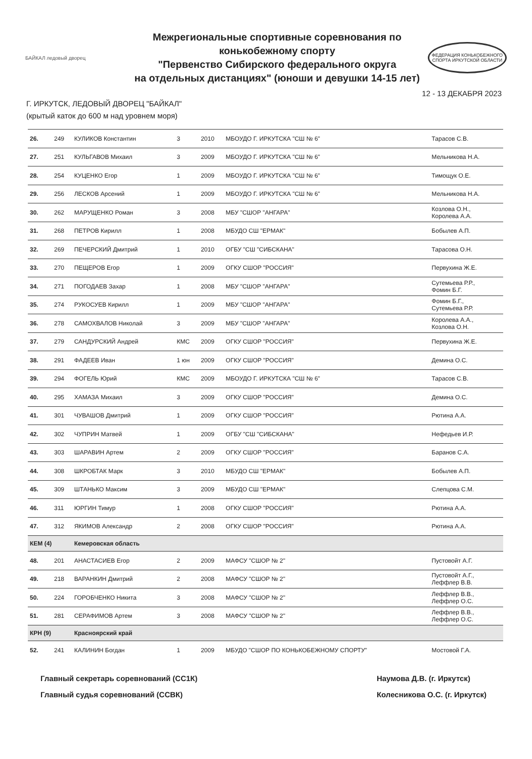БАЙКАЛ ледовый дворец
Межрегиональные спортивные соревнования по конькобежному спорту
"Первенство Сибирского федерального округа
на отдельных дистанциях" (юноши и девушки 14-15 лет)
ФЕДЕРАЦИЯ КОНЬКОБЕЖНОГО СПОРТА ИРКУТСКОЙ ОБЛАСТИ
12 - 13 ДЕКАБРЯ 2023
Г. ИРКУТСК, ЛЕДОВЫЙ ДВОРЕЦ "БАЙКАЛ"
(крытый каток до 600 м над уровнем моря)
| 26. | 249 | КУЛИКОВ Константин | 3 | 2010 | МБОУДО Г. ИРКУТСКА "СШ № 6" | Тарасов С.В. |
| 27. | 251 | КУЛЬГАВОВ Михаил | 3 | 2009 | МБОУДО Г. ИРКУТСКА "СШ № 6" | Мельникова Н.А. |
| 28. | 254 | КУЦЕНКО Егор | 1 | 2009 | МБОУДО Г. ИРКУТСКА "СШ № 6" | Тимощук О.Е. |
| 29. | 256 | ЛЕСКОВ Арсений | 1 | 2009 | МБОУДО Г. ИРКУТСКА "СШ № 6" | Мельникова Н.А. |
| 30. | 262 | МАРУЩЕНКО Роман | 3 | 2008 | МБУ "СШОР "АНГАРА" | Козлова О.Н., Королева А.А. |
| 31. | 268 | ПЕТРОВ Кирилл | 1 | 2008 | МБУДО СШ "ЕРМАК" | Бобылев А.П. |
| 32. | 269 | ПЕЧЕРСКИЙ Дмитрий | 1 | 2010 | ОГБУ "СШ "СИБСКАНА" | Тарасова О.Н. |
| 33. | 270 | ПЕЩЕРОВ Егор | 1 | 2009 | ОГКУ СШОР "РОССИЯ" | Первухина Ж.Е. |
| 34. | 271 | ПОГОДАЕВ Захар | 1 | 2008 | МБУ "СШОР "АНГАРА" | Сутемьева Р.Р., Фомин Б.Г. |
| 35. | 274 | РУКОСУЕВ Кирилл | 1 | 2009 | МБУ "СШОР "АНГАРА" | Фомин Б.Г., Сутемьева Р.Р. |
| 36. | 278 | САМОХВАЛОВ Николай | 3 | 2009 | МБУ "СШОР "АНГАРА" | Королева А.А., Козлова О.Н. |
| 37. | 279 | САНДУРСКИЙ Андрей | КМС | 2009 | ОГКУ СШОР "РОССИЯ" | Первухина Ж.Е. |
| 38. | 291 | ФАДЕЕВ Иван | 1 юн | 2009 | ОГКУ СШОР "РОССИЯ" | Демина О.С. |
| 39. | 294 | ФОГЕЛЬ Юрий | КМС | 2009 | МБОУДО Г. ИРКУТСКА "СШ № 6" | Тарасов С.В. |
| 40. | 295 | ХАМАЗА Михаил | 3 | 2009 | ОГКУ СШОР "РОССИЯ" | Демина О.С. |
| 41. | 301 | ЧУВАШОВ Дмитрий | 1 | 2009 | ОГКУ СШОР "РОССИЯ" | Рютина А.А. |
| 42. | 302 | ЧУПРИН Матвей | 1 | 2009 | ОГБУ "СШ "СИБСКАНА" | Нефедьев И.Р. |
| 43. | 303 | ШАРАВИН Артем | 2 | 2009 | ОГКУ СШОР "РОССИЯ" | Баранов С.А. |
| 44. | 308 | ШКРОБТАК Марк | 3 | 2010 | МБУДО СШ "ЕРМАК" | Бобылев А.П. |
| 45. | 309 | ШТАНЬКО Максим | 3 | 2009 | МБУДО СШ "ЕРМАК" | Слепцова С.М. |
| 46. | 311 | ЮРГИН Тимур | 1 | 2008 | ОГКУ СШОР "РОССИЯ" | Рютина А.А. |
| 47. | 312 | ЯКИМОВ Александр | 2 | 2008 | ОГКУ СШОР "РОССИЯ" | Рютина А.А. |
| КЕМ (4) | | Кемеровская область | | | | |
| 48. | 201 | АНАСТАСИЕВ Егор | 2 | 2009 | МАФСУ "СШОР № 2" | Пустовойт А.Г. |
| 49. | 218 | ВАРАНКИН Дмитрий | 2 | 2008 | МАФСУ "СШОР № 2" | Пустовойт А.Г., Леффлер В.В. |
| 50. | 224 | ГОРОБЧЕНКО Никита | 3 | 2008 | МАФСУ "СШОР № 2" | Леффлер В.В., Леффлер О.С. |
| 51. | 281 | СЕРАФИМОВ Артем | 3 | 2008 | МАФСУ "СШОР № 2" | Леффлер В.В., Леффлер О.С. |
| КРН (9) | | Красноярский край | | | | |
| 52. | 241 | КАЛИНИН Богдан | 1 | 2009 | МБУДО "СШОР ПО КОНЬКОБЕЖНОМУ СПОРТУ" | Мостовой Г.А. |
Главный секретарь соревнований (СС1К)
Главный судья соревнований (ССВК)
Наумова Д.В. (г. Иркутск)
Колесникова О.С. (г. Иркутск)